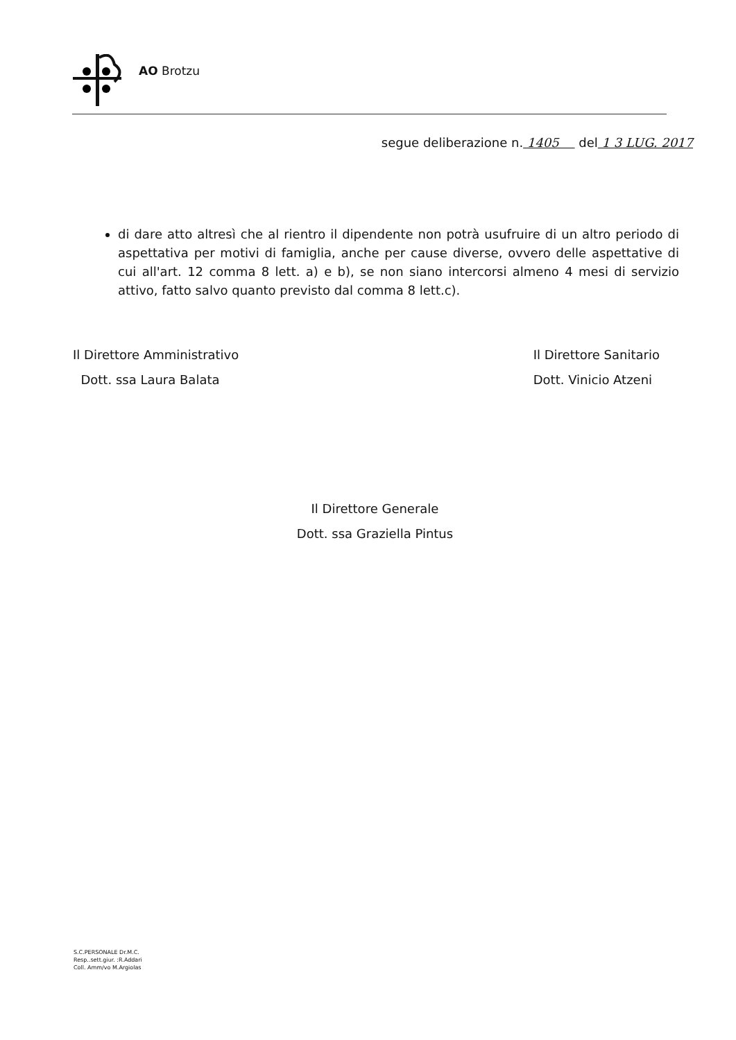AO Brotzu
segue deliberazione n. 1405 del 1 3 LUG. 2017
di dare atto altresì che al rientro il dipendente non potrà usufruire di un altro periodo di aspettativa per motivi di famiglia, anche per cause diverse, ovvero delle aspettative di cui all'art. 12 comma 8 lett. a) e b), se non siano intercorsi almeno 4 mesi di servizio attivo, fatto salvo quanto previsto dal comma 8 lett.c).
Il Direttore Amministrativo
Dott. ssa Laura Balata
Il Direttore Sanitario
Dott. Vinicio Atzeni
Il Direttore Generale
Dott. ssa Graziella Pintus
S.C.PERSONALE Dr.M.C.
Resp..sett.giur. :R.Addari
Coll. Amm/vo M.Argiolas